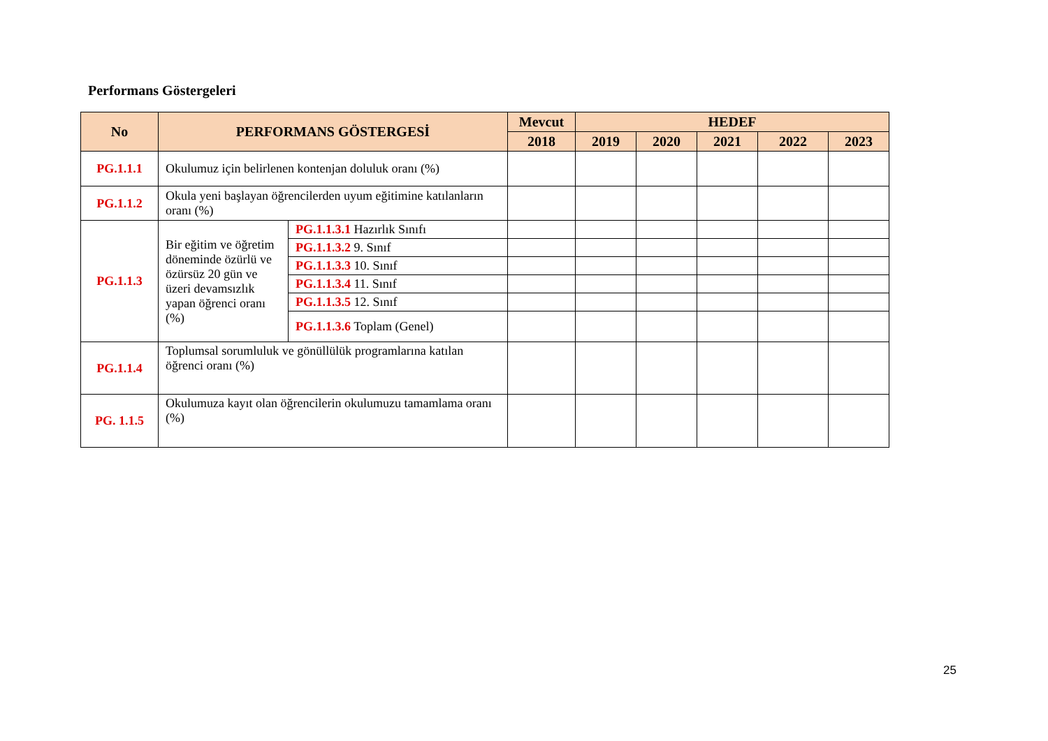Performans Göstergeleri
| No | PERFORMANS GÖSTERGESİ | | Mevcut | HEDEF | | | | |
| --- | --- | --- | --- | --- | --- | --- | --- | --- |
| | | | 2018 | 2019 | 2020 | 2021 | 2022 | 2023 |
| PG.1.1.1 | Okulumuz için belirlenen kontenjan doluluk oranı (%) | | | | | | | |
| PG.1.1.2 | Okula yeni başlayan öğrencilerden uyum eğitimine katılanların oranı (%) | | | | | | | |
| PG.1.1.3 | Bir eğitim ve öğretim döneminde özürlü ve özürsüz 20 gün ve üzeri devamsızlık yapan öğrenci oranı (%) | PG.1.1.3.1 Hazırlık Sınıfı | | | | | | |
| | | PG.1.1.3.2 9. Sınıf | | | | | | |
| | | PG.1.1.3.3 10. Sınıf | | | | | | |
| | | PG.1.1.3.4 11. Sınıf | | | | | | |
| | | PG.1.1.3.5 12. Sınıf | | | | | | |
| | | PG.1.1.3.6 Toplam (Genel) | | | | | | |
| PG.1.1.4 | Toplumsal sorumluluk ve gönüllülük programlarına katılan öğrenci oranı (%) | | | | | | | |
| PG. 1.1.5 | Okulumuza kayıt olan öğrencilerin okulumuzu tamamlama oranı (%) | | | | | | | |
25